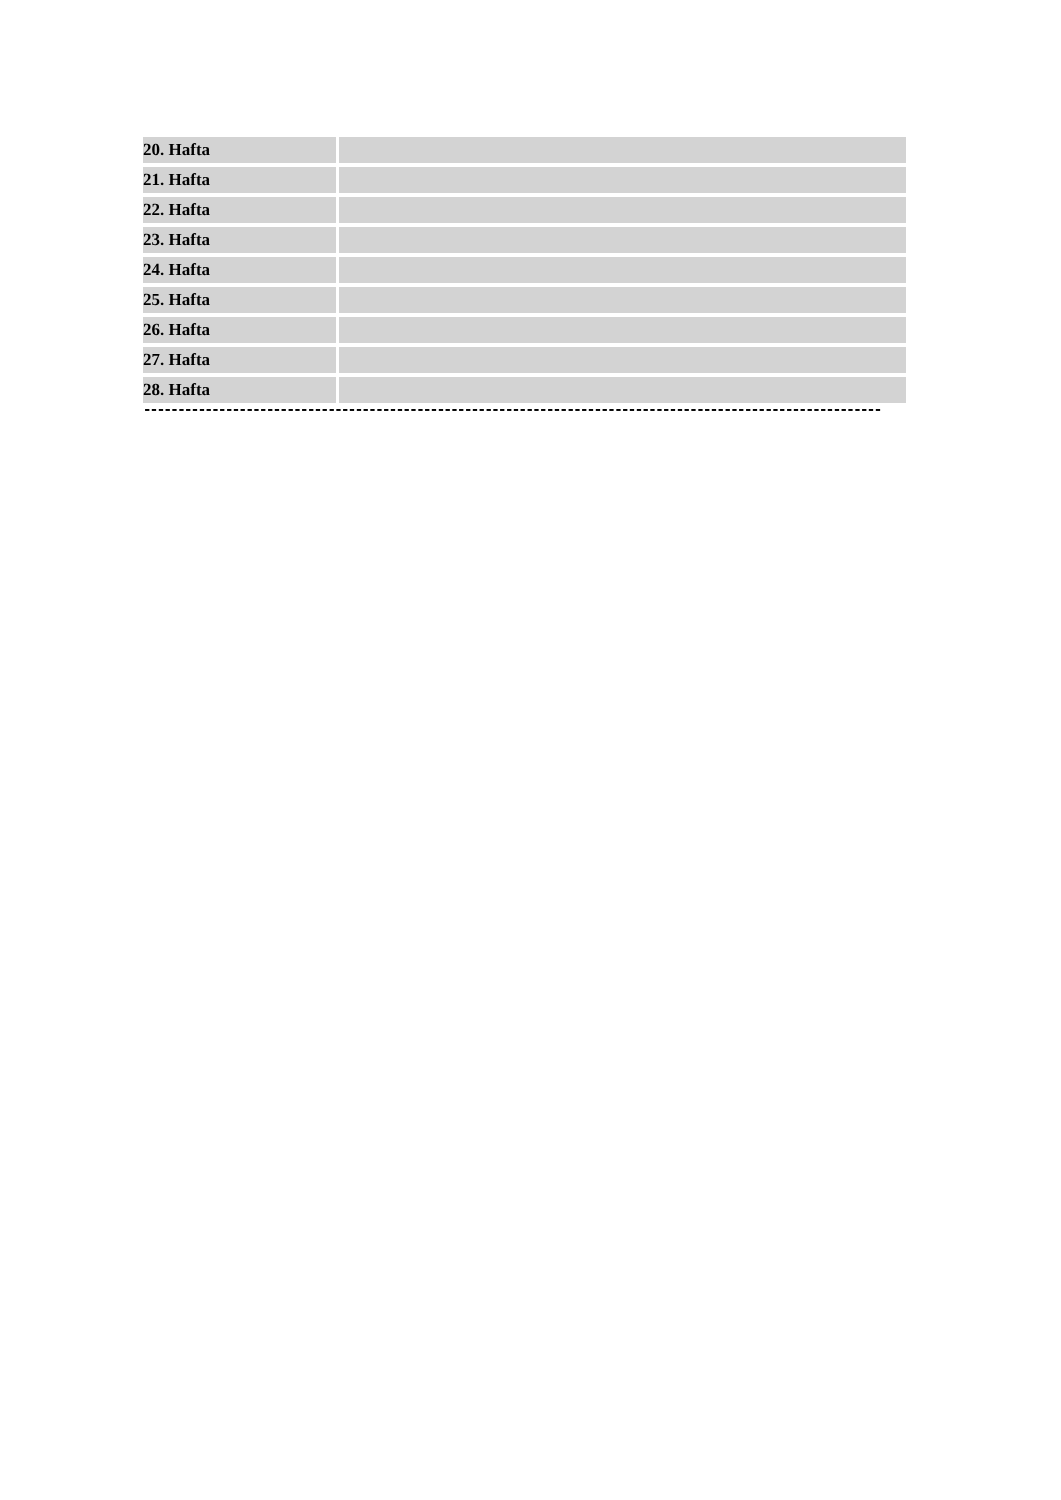| 20. Hafta | |
| 21. Hafta | |
| 22. Hafta | |
| 23. Hafta | |
| 24. Hafta | |
| 25. Hafta | |
| 26. Hafta | |
| 27. Hafta | |
| 28. Hafta | |
------------------------------------------------------------------------------------------------------------